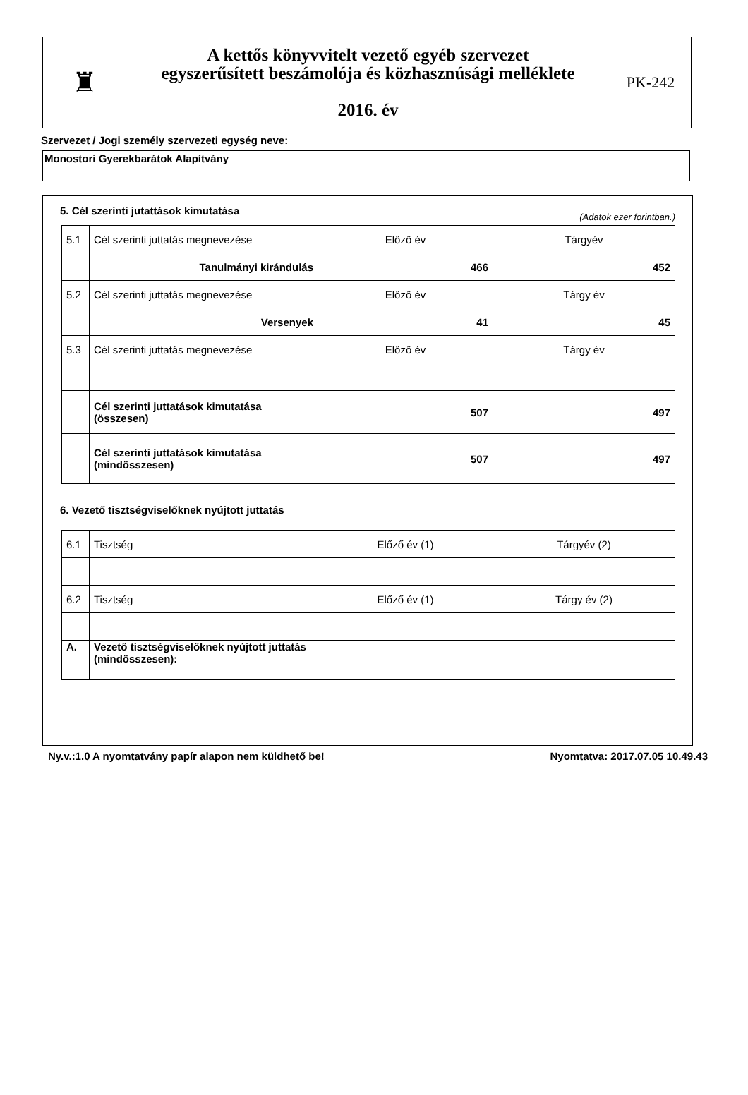| ♜ | A kettős könyvvitelt vezető egyéb szervezet egyszerűsített beszámolója és közhasznúsági melléklete 2016. év | PK-242 |
Szervezet / Jogi személy szervezeti egység neve:
Monostori Gyerekbarátok Alapítvány
5. Cél szerinti jutattások kimutatása
(Adatok ezer forintban.)
| 5.1 | Cél szerinti juttatás megnevezése | Előző év | Tárgyév |
| | Tanulmányi kirándulás | 466 | 452 |
| 5.2 | Cél szerinti juttatás megnevezése | Előző év | Tárgy év |
| | Versenyek | 41 | 45 |
| 5.3 | Cél szerinti juttatás megnevezése | Előző év | Tárgy év |
| | Cél szerinti juttatások kimutatása (összesen) | 507 | 497 |
| | Cél szerinti juttatások kimutatása (mindösszesen) | 507 | 497 |
6. Vezető tisztségviselőknek nyújtott juttatás
| 6.1 | Tisztség | Előző év (1) | Tárgyév (2) |
| 6.2 | Tisztség | Előző év (1) | Tárgy év (2) |
| A. | Vezető tisztségviselőknek nyújtott juttatás (mindösszesen): | | |
Ny.v.:1.0 A nyomtatvány papír alapon nem küldhető be! Nyomtatva: 2017.07.05 10.49.43